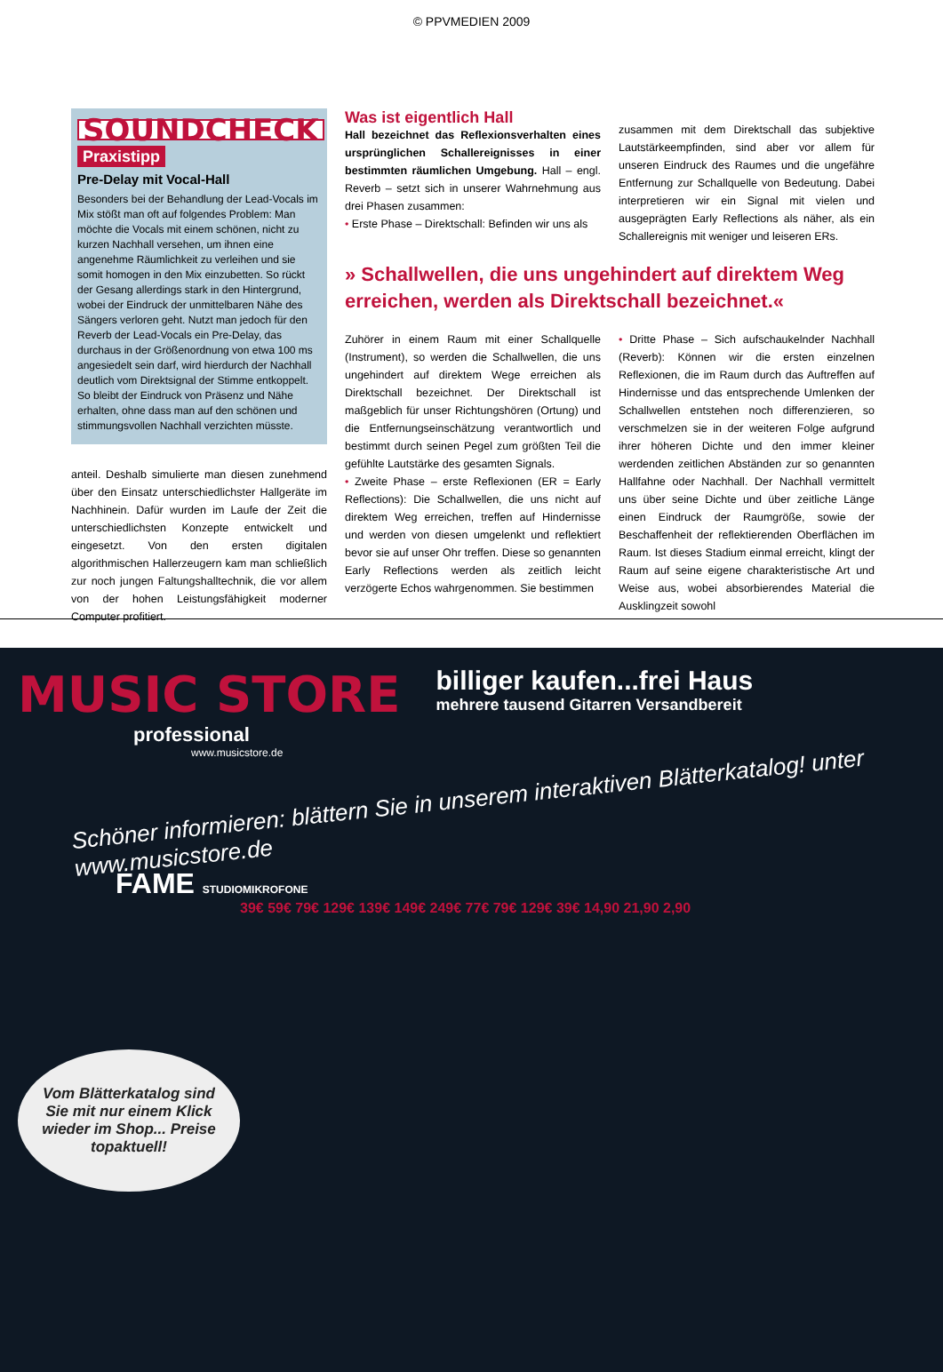© PPVMEDIEN 2009
SOUNDCHECK Praxistipp
Pre-Delay mit Vocal-Hall
Besonders bei der Behandlung der Lead-Vocals im Mix stößt man oft auf folgendes Problem: Man möchte die Vocals mit einem schönen, nicht zu kurzen Nachhall versehen, um ihnen eine angenehme Räumlichkeit zu verleihen und sie somit homogen in den Mix einzubetten. So rückt der Gesang allerdings stark in den Hintergrund, wobei der Eindruck der unmittelbaren Nähe des Sängers verloren geht. Nutzt man jedoch für den Reverb der Lead-Vocals ein Pre-Delay, das durchaus in der Größenordnung von etwa 100 ms angesiedelt sein darf, wird hierdurch der Nachhall deutlich vom Direktsignal der Stimme entkoppelt. So bleibt der Eindruck von Präsenz und Nähe erhalten, ohne dass man auf den schönen und stimmungsvollen Nachhall verzichten müsste.
anteil. Deshalb simulierte man diesen zunehmend über den Einsatz unterschiedlichster Hallgeräte im Nachhinein. Dafür wurden im Laufe der Zeit die unterschiedlichsten Konzepte entwickelt und eingesetzt. Von den ersten digitalen algorithmischen Hallerzeugern kam man schließlich zur noch jungen Faltungshalltechnik, die vor allem von der hohen Leistungsfähigkeit moderner Computer profitiert.
Was ist eigentlich Hall
Hall bezeichnet das Reflexionsverhalten eines ursprünglichen Schallereignisses in einer bestimmten räumlichen Umgebung. Hall – engl. Reverb – setzt sich in unserer Wahrnehmung aus drei Phasen zusammen:
• Erste Phase – Direktschall: Befinden wir uns als
zusammen mit dem Direktschall das subjektive Lautstärkeempfinden, sind aber vor allem für unseren Eindruck des Raumes und die ungefähre Entfernung zur Schallquelle von Bedeutung. Dabei interpretieren wir ein Signal mit vielen und ausgeprägten Early Reflections als näher, als ein Schallereignis mit weniger und leiseren ERs.
» Schallwellen, die uns ungehindert auf direktem Weg erreichen, werden als Direktschall bezeichnet.«
Zuhörer in einem Raum mit einer Schallquelle (Instrument), so werden die Schallwellen, die uns ungehindert auf direktem Wege erreichen als Direktschall bezeichnet. Der Direktschall ist maßgeblich für unser Richtungshören (Ortung) und die Entfernungseinschätzung verantwortlich und bestimmt durch seinen Pegel zum größten Teil die gefühlte Lautstärke des gesamten Signals.
• Zweite Phase – erste Reflexionen (ER = Early Reflections): Die Schallwellen, die uns nicht auf direktem Weg erreichen, treffen auf Hindernisse und werden von diesen umgelenkt und reflektiert bevor sie auf unser Ohr treffen. Diese so genannten Early Reflections werden als zeitlich leicht verzögerte Echos wahrgenommen. Sie bestimmen
• Dritte Phase – Sich aufschaukelnder Nachhall (Reverb): Können wir die ersten einzelnen Reflexionen, die im Raum durch das Auftreffen auf Hindernisse und das entsprechende Umlenken der Schallwellen entstehen noch differenzieren, so verschmelzen sie in der weiteren Folge aufgrund ihrer höheren Dichte und den immer kleiner werdenden zeitlichen Abständen zur so genannten Hallfahne oder Nachhall. Der Nachhall vermittelt uns über seine Dichte und über zeitliche Länge einen Eindruck der Raumgröße, sowie der Beschaffenheit der reflektierenden Oberflächen im Raum. Ist dieses Stadium einmal erreicht, klingt der Raum auf seine eigene charakteristische Art und Weise aus, wobei absorbierendes Material die Ausklingzeit sowohl
MUSIC STORE
professional
www.musicstore.de
billiger kaufen...frei Haus
mehrere tausend Gitarren Versandbereit
Schöner informieren: blättern Sie in unserem interaktiven Blätterkatalog! unter www.musicstore.de
FAME STUDIOMIKROFONE
39€ 59€ 79€ 129€ 139€ 149€ 249€ 77€ 79€ 129€ 39€ 14,90 21,90 2,90
Vom Blätterkatalog sind Sie mit nur einem Klick wieder im Shop... Preise topaktuell!